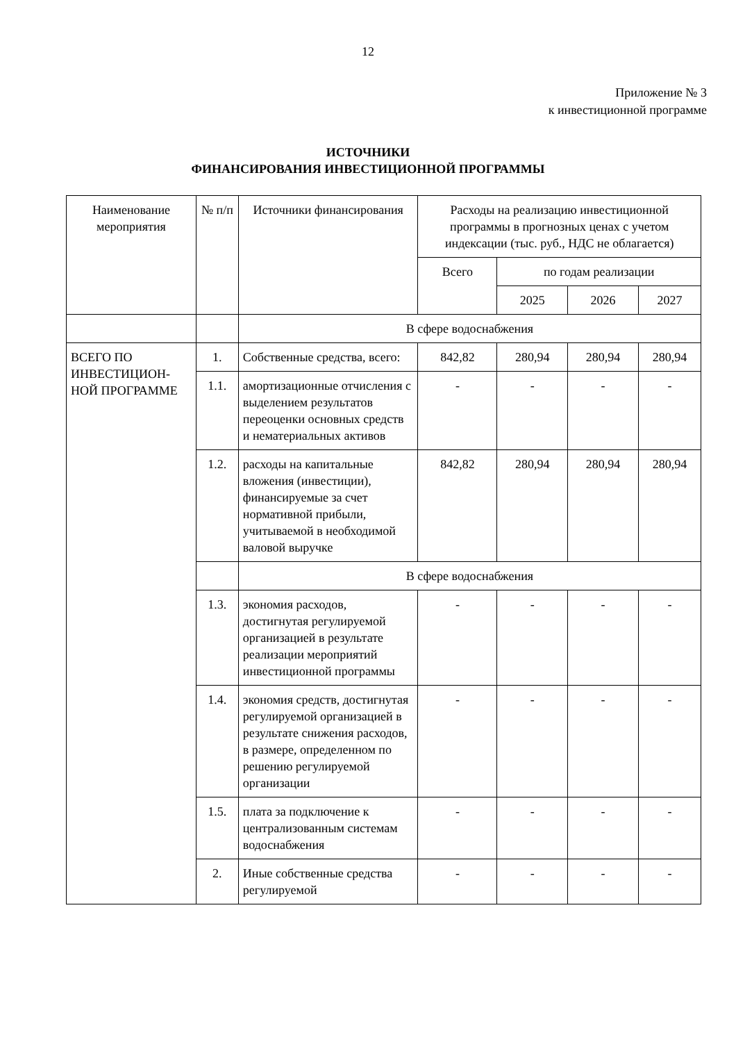12
Приложение № 3
к инвестиционной программе
ИСТОЧНИКИ
ФИНАНСИРОВАНИЯ ИНВЕСТИЦИОННОЙ ПРОГРАММЫ
| Наименование мероприятия | № п/п | Источники финансирования | Расходы на реализацию инвестиционной программы в прогнозных ценах с учетом индексации (тыс. руб., НДС не облагается) | | | |
| --- | --- | --- | --- | --- | --- | --- |
| | | | Всего | по годам реализации | | |
| | | | | 2025 | 2026 | 2027 |
| | | В сфере водоснабжения | | | | |
| ВСЕГО ПО ИНВЕСТИЦИОН-НОЙ ПРОГРАММЕ | 1. | Собственные средства, всего: | 842,82 | 280,94 | 280,94 | 280,94 |
| | 1.1. | амортизационные отчисления с выделением результатов переоценки основных средств и нематериальных активов | - | - | - | - |
| | 1.2. | расходы на капитальные вложения (инвестиции), финансируемые за счет нормативной прибыли, учитываемой в необходимой валовой выручке | 842,82 | 280,94 | 280,94 | 280,94 |
| | | В сфере водоснабжения | | | | |
| | 1.3. | экономия расходов, достигнутая регулируемой организацией в результате реализации мероприятий инвестиционной программы | - | - | - | - |
| | 1.4. | экономия средств, достигнутая регулируемой организацией в результате снижения расходов, в размере, определенном по решению регулируемой организации | - | - | - | - |
| | 1.5. | плата за подключение к централизованным системам водоснабжения | - | - | - | - |
| | 2. | Иные собственные средства регулируемой | - | - | - | - |